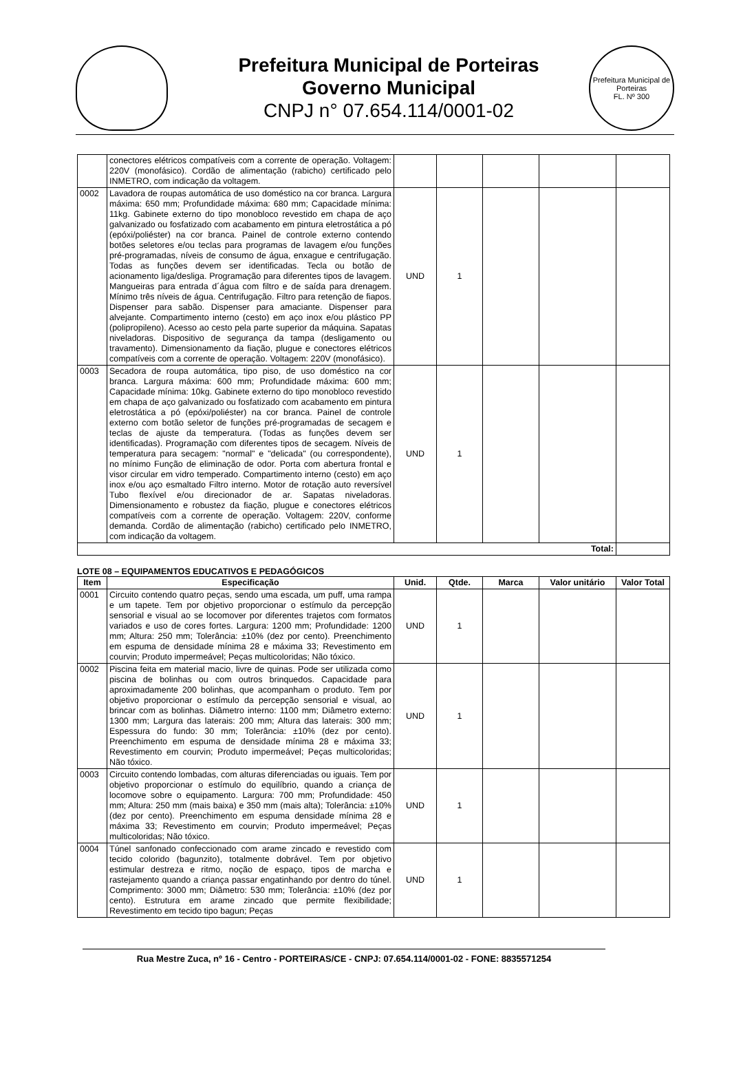Prefeitura Municipal de Porteiras
Governo Municipal
CNPJ n° 07.654.114/0001-02
Prefeitura Municipal de Porteiras
FL. Nº 300
| | conectores elétricos compatíveis com a corrente de operação. Voltagem: 220V (monofásico). Cordão de alimentação (rabicho) certificado pelo INMETRO, com indicação da voltagem. | | | | | |
| 0002 | Lavadora de roupas automática de uso doméstico na cor branca. Largura máxima: 650 mm; Profundidade máxima: 680 mm; Capacidade mínima: 11kg. Gabinete externo do tipo monobloco revestido em chapa de aço galvanizado ou fosfatizado com acabamento em pintura eletrostática a pó (epóxi/poliéster) na cor branca. Painel de controle externo contendo botões seletores e/ou teclas para programas de lavagem e/ou funções pré-programadas, níveis de consumo de água, enxague e centrifugação. Todas as funções devem ser identificadas. Tecla ou botão de acionamento liga/desliga. Programação para diferentes tipos de lavagem. Mangueiras para entrada d´água com filtro e de saída para drenagem. Mínimo três níveis de água. Centrifugação. Filtro para retenção de fiapos. Dispenser para sabão. Dispenser para amaciante. Dispenser para alvejante. Compartimento interno (cesto) em aço inox e/ou plástico PP (polipropileno). Acesso ao cesto pela parte superior da máquina. Sapatas niveladoras. Dispositivo de segurança da tampa (desligamento ou travamento). Dimensionamento da fiação, plugue e conectores elétricos compatíveis com a corrente de operação. Voltagem: 220V (monofásico). | UND | 1 | | | |
| 0003 | Secadora de roupa automática, tipo piso, de uso doméstico na cor branca. Largura máxima: 600 mm; Profundidade máxima: 600 mm; Capacidade mínima: 10kg. Gabinete externo do tipo monobloco revestido em chapa de aço galvanizado ou fosfatizado com acabamento em pintura eletrostática a pó (epóxi/poliéster) na cor branca. Painel de controle externo com botão seletor de funções pré-programadas de secagem e teclas de ajuste da temperatura. (Todas as funções devem ser identificadas). Programação com diferentes tipos de secagem. Níveis de temperatura para secagem: "normal" e "delicada" (ou correspondente), no mínimo Função de eliminação de odor. Porta com abertura frontal e visor circular em vidro temperado. Compartimento interno (cesto) em aço inox e/ou aço esmaltado Filtro interno. Motor de rotação auto reversível Tubo flexível e/ou direcionador de ar. Sapatas niveladoras. Dimensionamento e robustez da fiação, plugue e conectores elétricos compatíveis com a corrente de operação. Voltagem: 220V, conforme demanda. Cordão de alimentação (rabicho) certificado pelo INMETRO, com indicação da voltagem. | UND | 1 | | | |
| Total: | | | | | | |
LOTE 08 – EQUIPAMENTOS EDUCATIVOS E PEDAGÓGICOS
| Item | Especificação | Unid. | Qtde. | Marca | Valor unitário | Valor Total |
| --- | --- | --- | --- | --- | --- | --- |
| 0001 | Circuito contendo quatro peças, sendo uma escada, um puff, uma rampa e um tapete. Tem por objetivo proporcionar o estímulo da percepção sensorial e visual ao se locomover por diferentes trajetos com formatos variados e uso de cores fortes. Largura: 1200 mm; Profundidade: 1200 mm; Altura: 250 mm; Tolerância: ±10% (dez por cento). Preenchimento em espuma de densidade mínima 28 e máxima 33; Revestimento em courvin; Produto impermeável; Peças multicoloridas; Não tóxico. | UND | 1 | | | |
| 0002 | Piscina feita em material macio, livre de quinas. Pode ser utilizada como piscina de bolinhas ou com outros brinquedos. Capacidade para aproximadamente 200 bolinhas, que acompanham o produto. Tem por objetivo proporcionar o estímulo da percepção sensorial e visual, ao brincar com as bolinhas. Diâmetro interno: 1100 mm; Diâmetro externo: 1300 mm; Largura das laterais: 200 mm; Altura das laterais: 300 mm; Espessura do fundo: 30 mm; Tolerância: ±10% (dez por cento). Preenchimento em espuma de densidade mínima 28 e máxima 33; Revestimento em courvin; Produto impermeável; Peças multicoloridas; Não tóxico. | UND | 1 | | | |
| 0003 | Circuito contendo lombadas, com alturas diferenciadas ou iguais. Tem por objetivo proporcionar o estímulo do equilíbrio, quando a criança de locomove sobre o equipamento. Largura: 700 mm; Profundidade: 450 mm; Altura: 250 mm (mais baixa) e 350 mm (mais alta); Tolerância: ±10% (dez por cento). Preenchimento em espuma densidade mínima 28 e máxima 33; Revestimento em courvin; Produto impermeável; Peças multicoloridas; Não tóxico. | UND | 1 | | | |
| 0004 | Túnel sanfonado confeccionado com arame zincado e revestido com tecido colorido (bagunzito), totalmente dobrável. Tem por objetivo estimular destreza e ritmo, noção de espaço, tipos de marcha e rastejamento quando a criança passar engatinhando por dentro do túnel. Comprimento: 3000 mm; Diâmetro: 530 mm; Tolerância: ±10% (dez por cento). Estrutura em arame zincado que permite flexibilidade; Revestimento em tecido tipo bagun; Peças | UND | 1 | | | |
Rua Mestre Zuca, nº 16 - Centro - PORTEIRAS/CE - CNPJ: 07.654.114/0001-02 - FONE: 8835571254